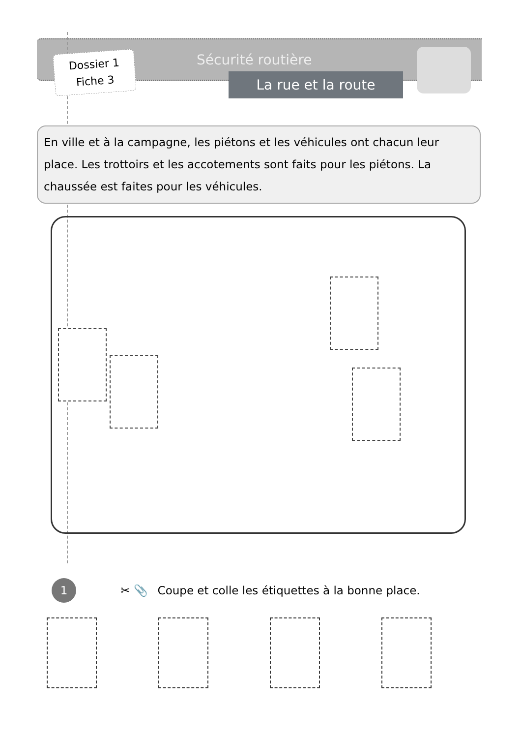Dossier 1
Fiche 3
Sécurité routière
La rue et la route
En ville et à la campagne, les piétons et les véhicules ont chacun leur place. Les trottoirs et les accotements sont faits pour les piétons. La chaussée est faites pour les véhicules.
1
✂ 📎 Coupe et colle les étiquettes à la bonne place.